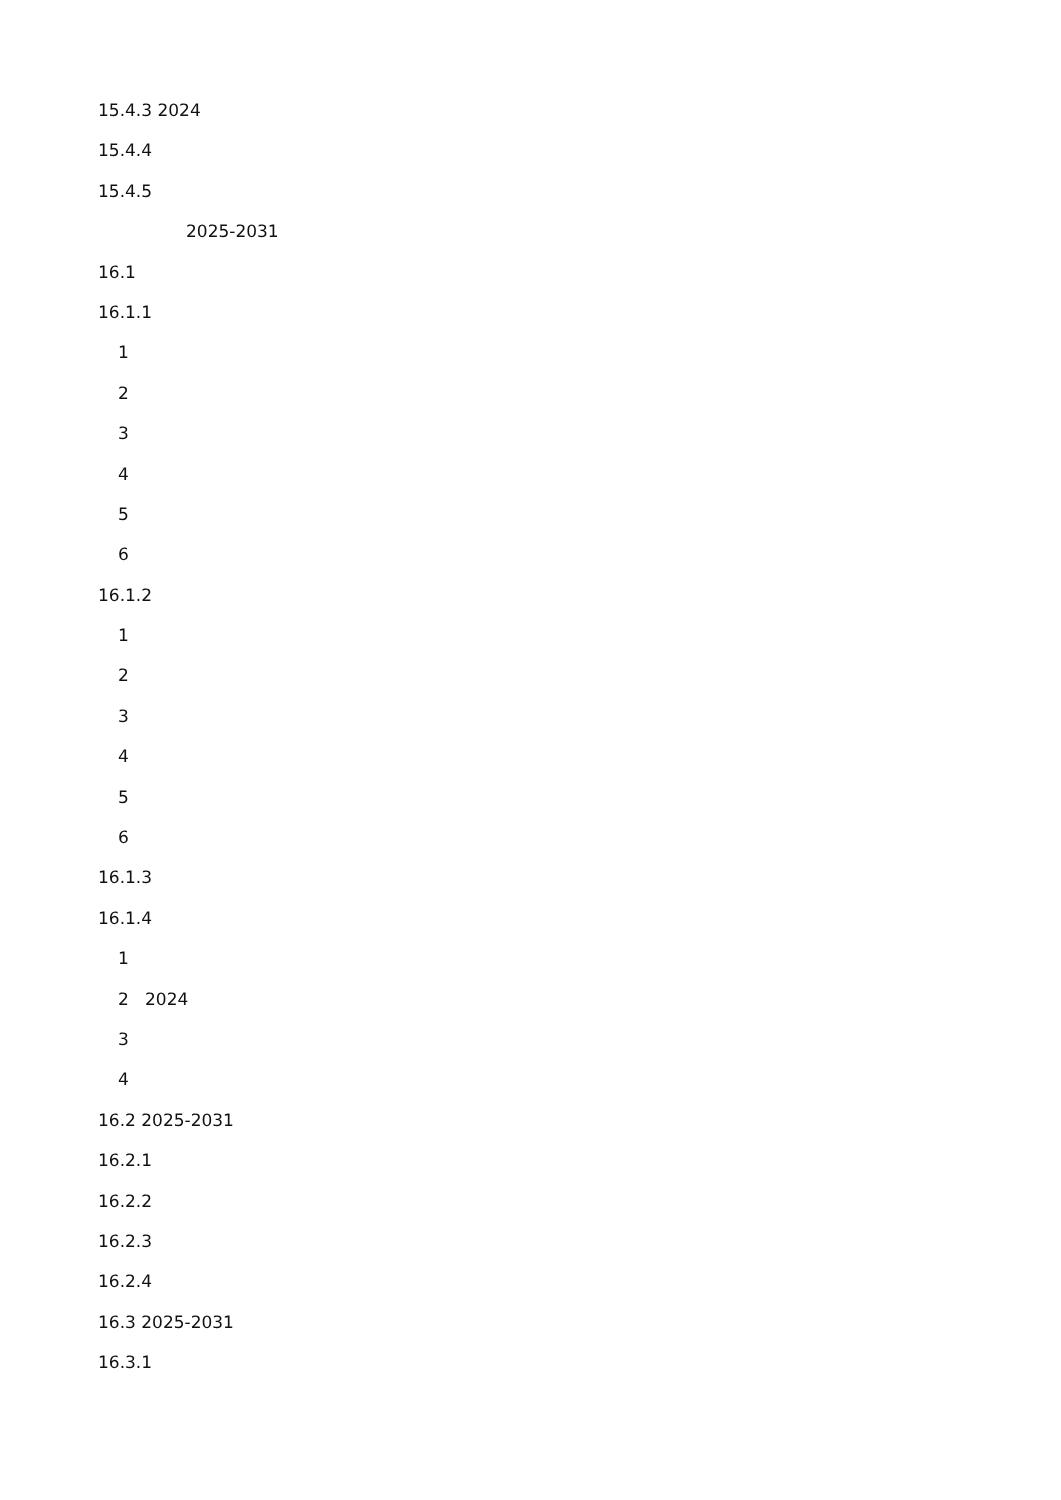15.4.3 2024
15.4.4
15.4.5
2025-2031
16.1
16.1.1
1
2
3
4
5
6
16.1.2
1
2
3
4
5
6
16.1.3
16.1.4
1
2 2024
3
4
16.2 2025-2031
16.2.1
16.2.2
16.2.3
16.2.4
16.3 2025-2031
16.3.1